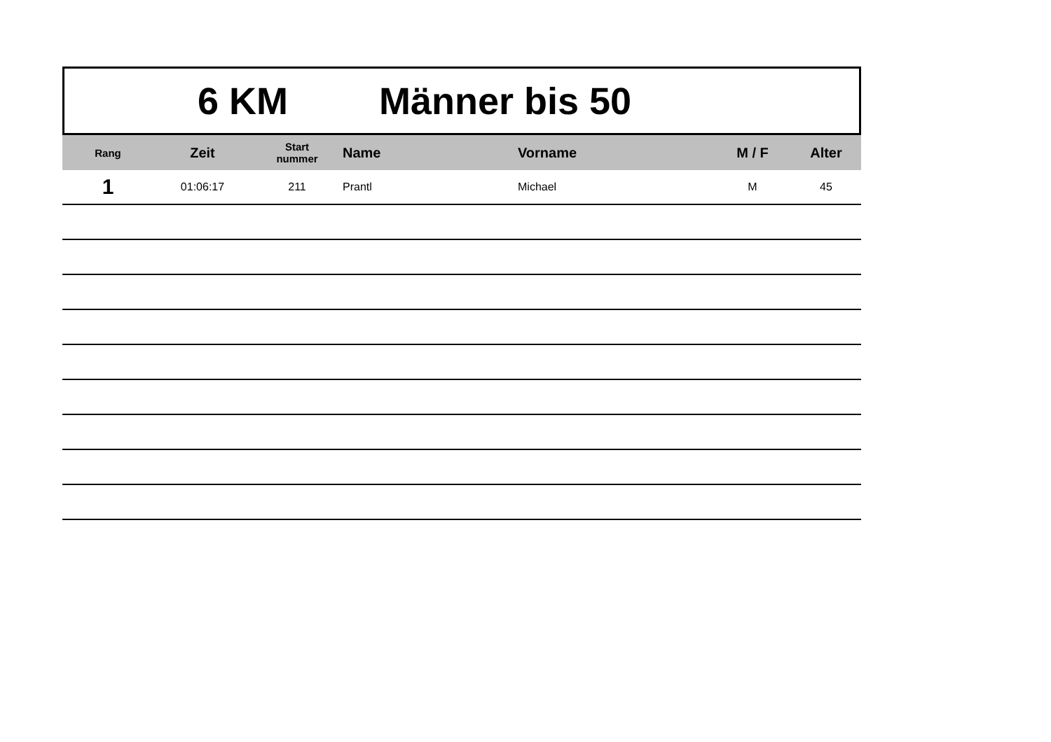6 KM Männer bis 50
| Rang | Zeit | Start nummer | Name | Vorname | M / F | Alter |
| --- | --- | --- | --- | --- | --- | --- |
| 1 | 01:06:17 | 211 | Prantl | Michael | M | 45 |